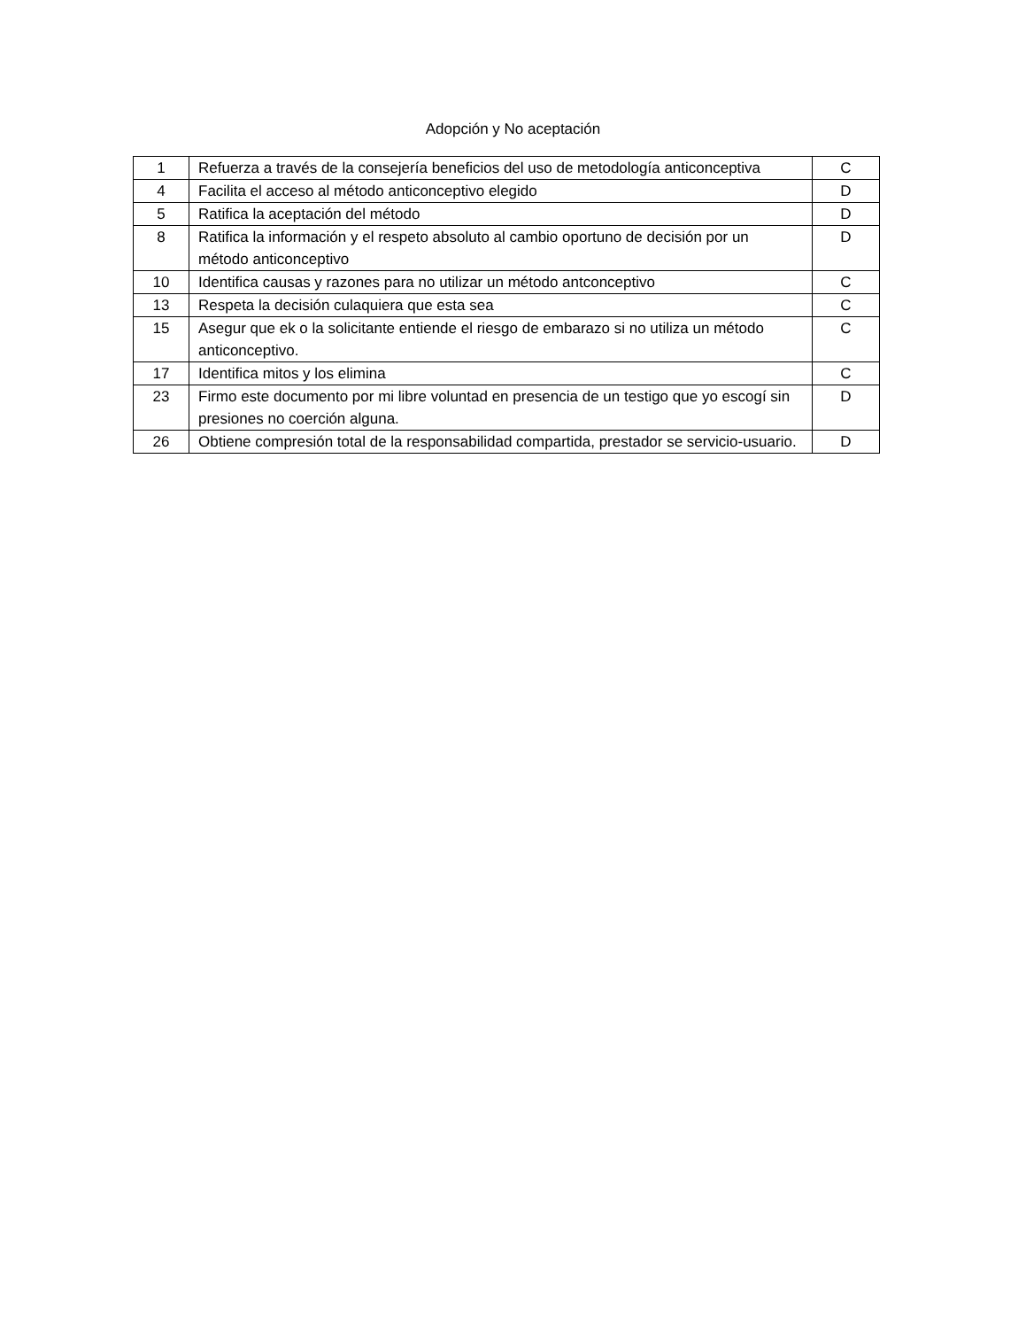Adopción y No aceptación
| 1 | Refuerza a través de la consejería beneficios del uso de metodología anticonceptiva | C |
| 4 | Facilita el acceso al método anticonceptivo elegido | D |
| 5 | Ratifica la aceptación del método | D |
| 8 | Ratifica la información y el respeto absoluto al cambio oportuno de decisión por un método anticonceptivo | D |
| 10 | Identifica causas y razones para no utilizar un método antconceptivo | C |
| 13 | Respeta la decisión culaquiera que esta sea | C |
| 15 | Asegur que ek o la solicitante entiende el riesgo de embarazo si no utiliza un método anticonceptivo. | C |
| 17 | Identifica mitos y los elimina | C |
| 23 | Firmo este documento por mi libre voluntad en presencia de un testigo que yo escogí sin presiones no coerción alguna. | D |
| 26 | Obtiene compresión total de la responsabilidad compartida, prestador se servicio-usuario. | D |